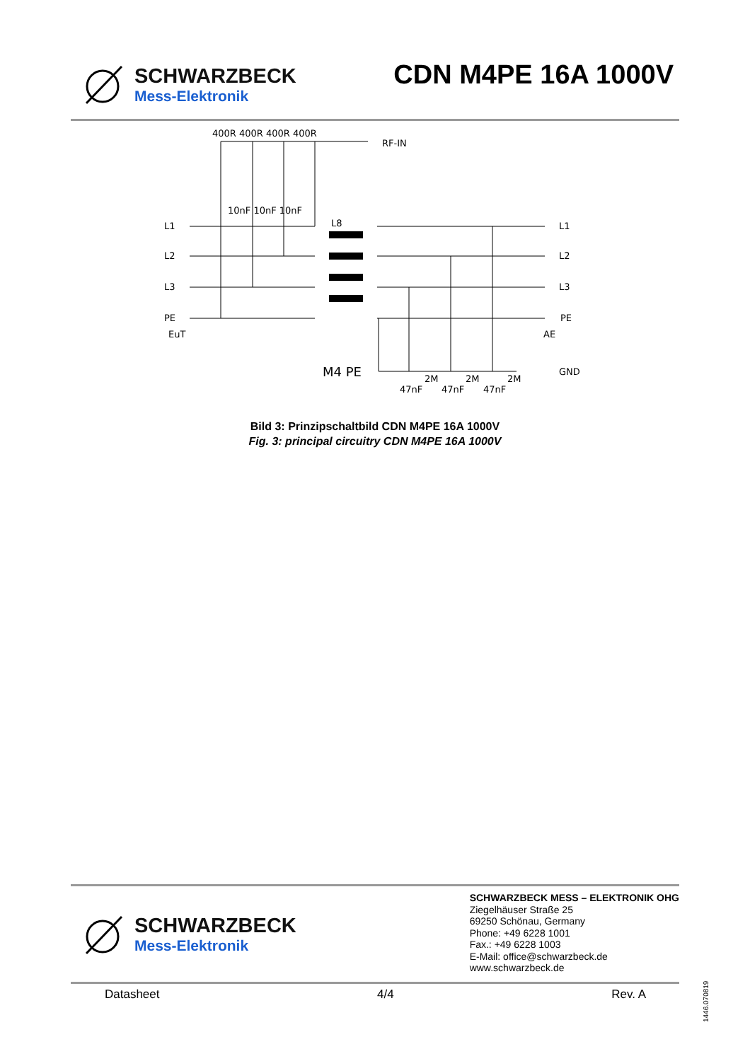SCHWARZBECK
Mess-Elektronik
CDN M4PE 16A 1000V
400R 400R 400R 400R
RF-IN
10nF 10nF 10nF
L8
L1
L2
L3
PE
EuT
L1
L2
L3
PE
AE
M4 PE
GND
2M
2M
2M
47nF
47nF
47nF
Bild 3: Prinzipschaltbild CDN M4PE 16A 1000V
Fig. 3: principal circuitry CDN M4PE 16A 1000V
SCHWARZBECK
Mess-Elektronik
SCHWARZBECK MESS – ELEKTRONIK OHG
Ziegelhäuser Straße 25
69250 Schönau, Germany
Phone: +49 6228 1001
Fax.: +49 6228 1003
E-Mail: office@schwarzbeck.de
www.schwarzbeck.de
Datasheet 4/4 Rev. A
1446.070819